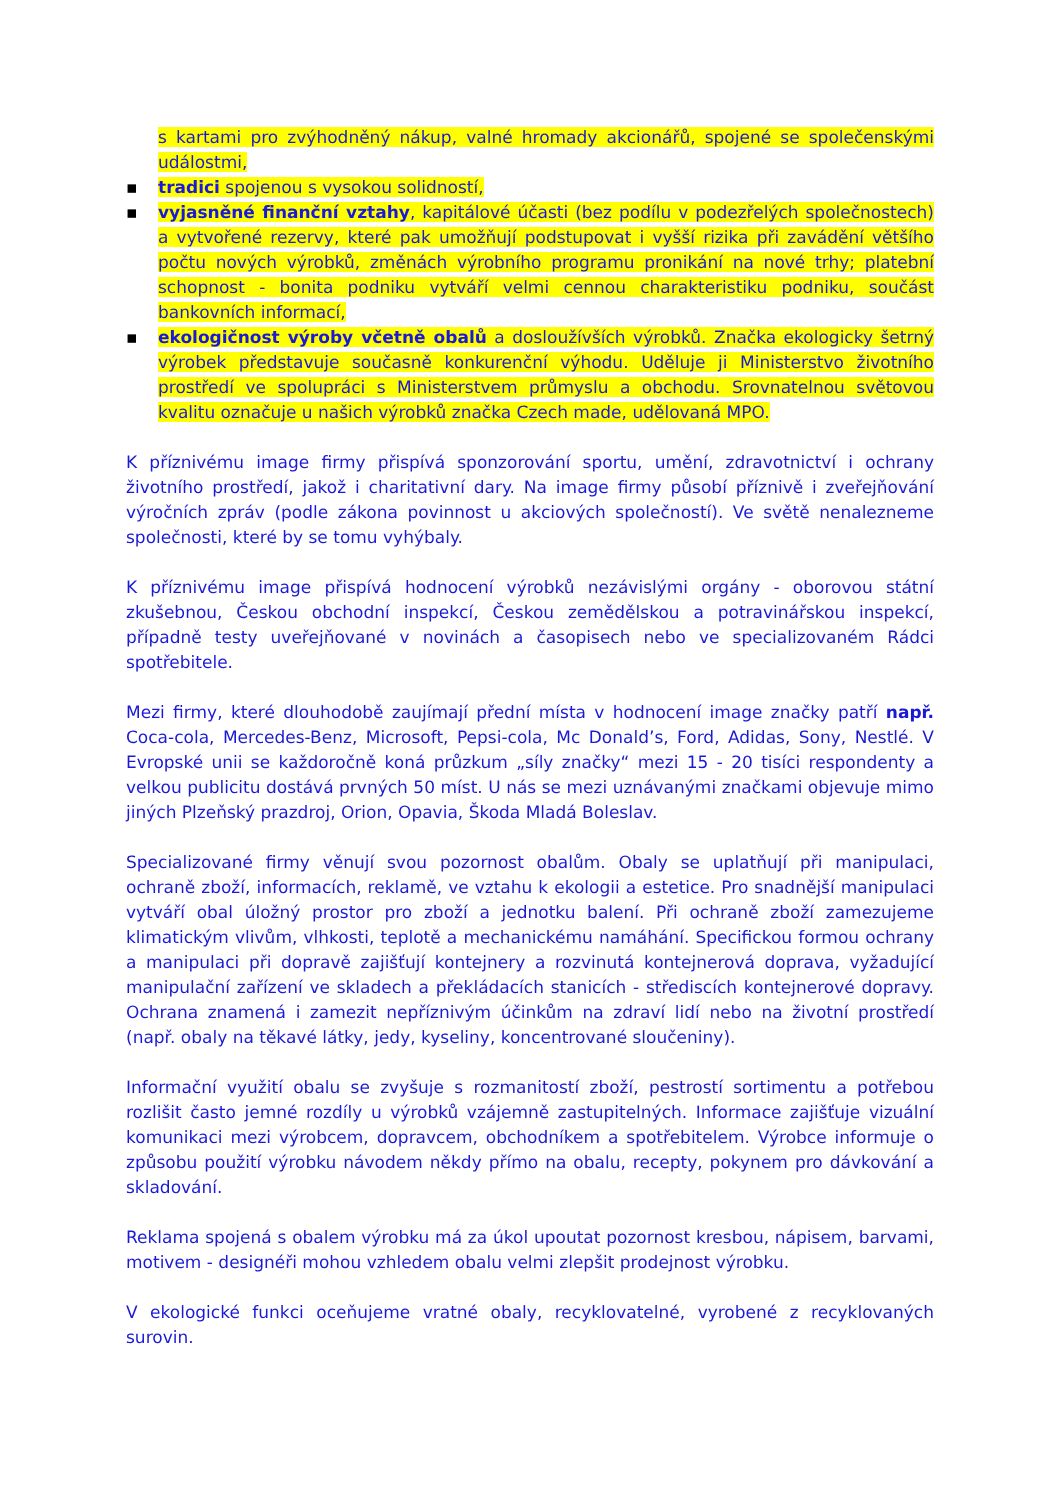s kartami pro zvýhodněný nákup, valné hromady akcionářů, spojené se společenskými událostmi,
▪ tradici spojenou s vysokou solidností,
▪ vyjasněné finanční vztahy, kapitálové účasti (bez podílu v podezřelých společnostech) a vytvořené rezervy, které pak umožňují podstupovat i vyšší rizika při zavádění většího počtu nových výrobků, změnách výrobního programu pronikání na nové trhy; platební schopnost - bonita podniku vytváří velmi cennou charakteristiku podniku, součást bankovních informací,
▪ ekologičnost výroby včetně obalů a dosloužívších výrobků. Značka ekologicky šetrný výrobek představuje současně konkurenční výhodu. Uděluje ji Ministerstvo životního prostředí ve spolupráci s Ministerstvem průmyslu a obchodu. Srovnatelnou světovou kvalitu označuje u našich výrobků značka Czech made, udělovaná MPO.
K příznivému image firmy přispívá sponzorování sportu, umění, zdravotnictví i ochrany životního prostředí, jakož i charitativní dary. Na image firmy působí příznivě i zveřejňování výročních zpráv (podle zákona povinnost u akciových společností). Ve světě nenalezneme společnosti, které by se tomu vyhýbaly.
K příznivému image přispívá hodnocení výrobků nezávislými orgány - oborovou státní zkušebnou, Českou obchodní inspekcí, Českou zemědělskou a potravinářskou inspekcí, případně testy uveřejňované v novinách a časopisech nebo ve specializovaném Rádci spotřebitele.
Mezi firmy, které dlouhodobě zaujímají přední místa v hodnocení image značky patří např. Coca-cola, Mercedes-Benz, Microsoft, Pepsi-cola, Mc Donald’s, Ford, Adidas, Sony, Nestlé. V Evropské unii se každoročně koná průzkum „síly značky“ mezi 15 - 20 tisíci respondenty a velkou publicitu dostává prvných 50 míst. U nás se mezi uznávanými značkami objevuje mimo jiných Plzeňský prazdroj, Orion, Opavia, Škoda Mladá Boleslav.
Specializované firmy věnují svou pozornost obalům. Obaly se uplatňují při manipulaci, ochraně zboží, informacích, reklamě, ve vztahu k ekologii a estetice. Pro snadnější manipulaci vytváří obal úložný prostor pro zboží a jednotku balení. Při ochraně zboží zamezujeme klimatickým vlivům, vlhkosti, teplotě a mechanickému namáhání. Specifickou formou ochrany a manipulaci při dopravě zajišťují kontejnery a rozvinutá kontejnerová doprava, vyžadující manipulační zařízení ve skladech a překládacích stanicích - střediscích kontejnerové dopravy. Ochrana znamená i zamezit nepříznivým účinkům na zdraví lidí nebo na životní prostředí (např. obaly na těkavé látky, jedy, kyseliny, koncentrované sloučeniny).
Informační využití obalu se zvyšuje s rozmanitostí zboží, pestrostí sortimentu a potřebou rozlišit často jemné rozdíly u výrobků vzájemně zastupitelných. Informace zajišťuje vizuální komunikaci mezi výrobcem, dopravcem, obchodníkem a spotřebitelem. Výrobce informuje o způsobu použití výrobku návodem někdy přímo na obalu, recepty, pokynem pro dávkování a skladování.
Reklama spojená s obalem výrobku má za úkol upoutat pozornost kresbou, nápisem, barvami, motivem - designéři mohou vzhledem obalu velmi zlepšit prodejnost výrobku.
V ekologické funkci oceňujeme vratné obaly, recyklovatelné, vyrobené z recyklovaných surovin.